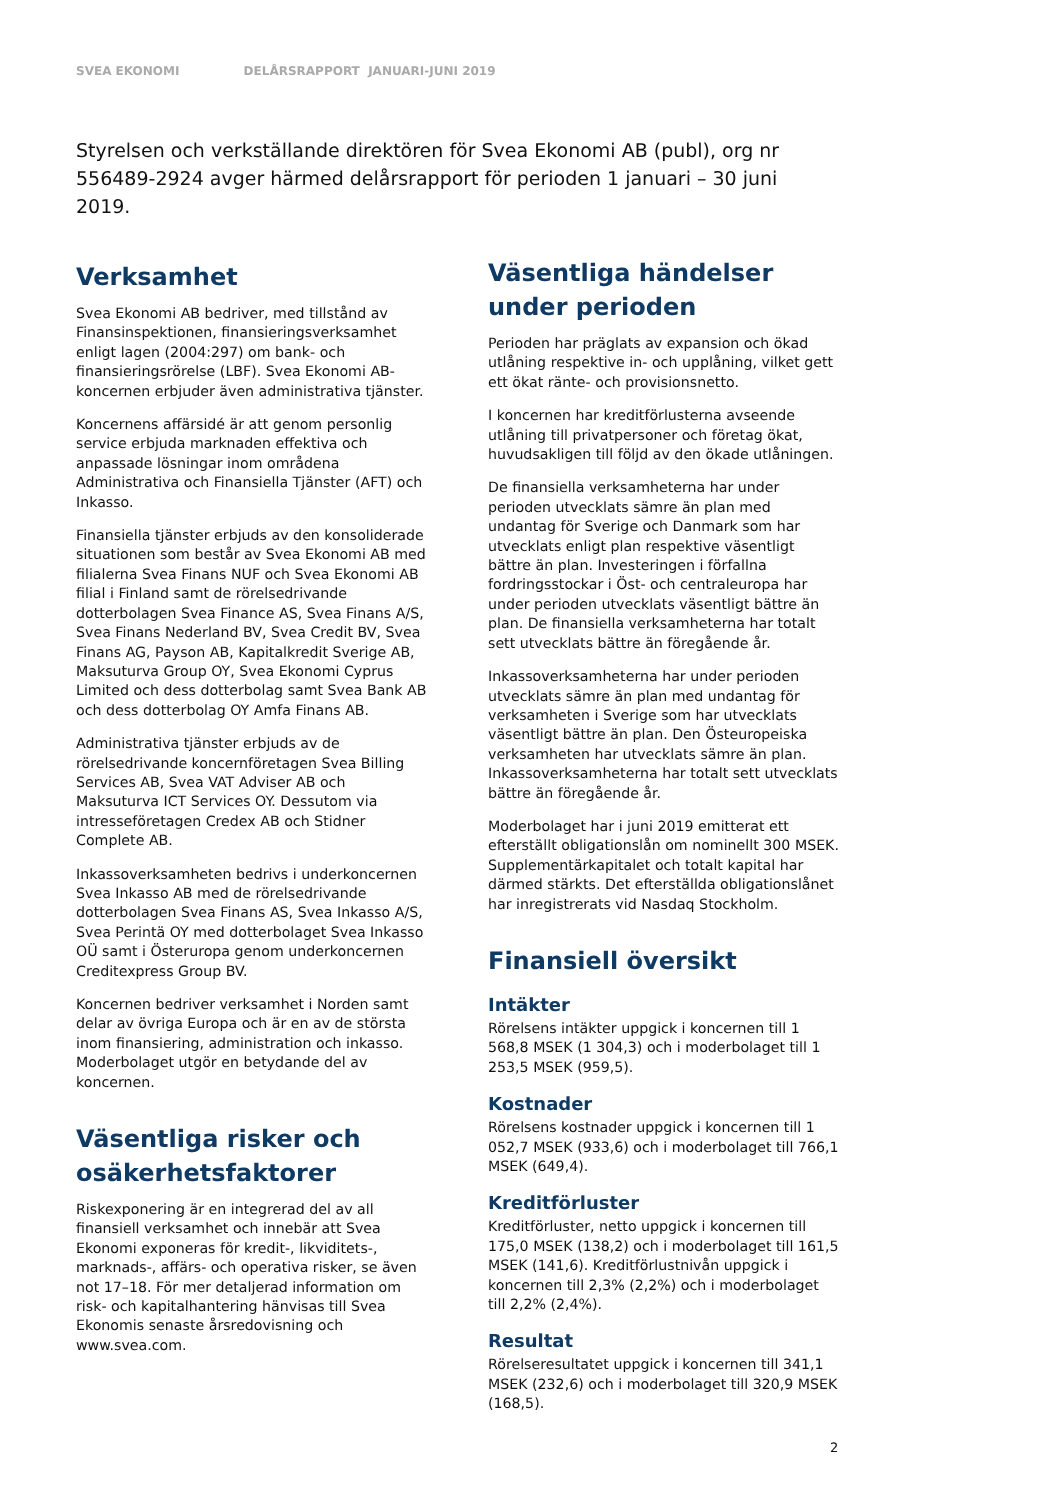SVEA EKONOMI DELÅRSRAPPORT JANUARI-JUNI 2019
Styrelsen och verkställande direktören för Svea Ekonomi AB (publ), org nr 556489-2924 avger härmed delårsrapport för perioden 1 januari – 30 juni 2019.
Verksamhet
Svea Ekonomi AB bedriver, med tillstånd av Finansinspektionen, finansieringsverksamhet enligt lagen (2004:297) om bank- och finansieringsrörelse (LBF). Svea Ekonomi AB-koncernen erbjuder även administrativa tjänster.
Koncernens affärsidé är att genom personlig service erbjuda marknaden effektiva och anpassade lösningar inom områdena Administrativa och Finansiella Tjänster (AFT) och Inkasso.
Finansiella tjänster erbjuds av den konsoliderade situationen som består av Svea Ekonomi AB med filialerna Svea Finans NUF och Svea Ekonomi AB filial i Finland samt de rörelsedrivande dotterbolagen Svea Finance AS, Svea Finans A/S, Svea Finans Nederland BV, Svea Credit BV, Svea Finans AG, Payson AB, Kapitalkredit Sverige AB, Maksuturva Group OY, Svea Ekonomi Cyprus Limited och dess dotterbolag samt Svea Bank AB och dess dotterbolag OY Amfa Finans AB.
Administrativa tjänster erbjuds av de rörelsedrivande koncernföretagen Svea Billing Services AB, Svea VAT Adviser AB och Maksuturva ICT Services OY. Dessutom via intresseföretagen Credex AB och Stidner Complete AB.
Inkassoverksamheten bedrivs i underkoncernen Svea Inkasso AB med de rörelsedrivande dotterbolagen Svea Finans AS, Svea Inkasso A/S, Svea Perintä OY med dotterbolaget Svea Inkasso OÜ samt i Österuropa genom underkoncernen Creditexpress Group BV.
Koncernen bedriver verksamhet i Norden samt delar av övriga Europa och är en av de största inom finansiering, administration och inkasso. Moderbolaget utgör en betydande del av koncernen.
Väsentliga risker och osäkerhetsfaktorer
Riskexponering är en integrerad del av all finansiell verksamhet och innebär att Svea Ekonomi exponeras för kredit-, likviditets-, marknads-, affärs- och operativa risker, se även not 17–18. För mer detaljerad information om risk- och kapitalhantering hänvisas till Svea Ekonomis senaste årsredovisning och www.svea.com.
Väsentliga händelser under perioden
Perioden har präglats av expansion och ökad utlåning respektive in- och upplåning, vilket gett ett ökat ränte- och provisionsnetto.
I koncernen har kreditförlusterna avseende utlåning till privatpersoner och företag ökat, huvudsakligen till följd av den ökade utlåningen.
De finansiella verksamheterna har under perioden utvecklats sämre än plan med undantag för Sverige och Danmark som har utvecklats enligt plan respektive väsentligt bättre än plan. Investeringen i förfallna fordringsstockar i Öst- och centraleuropa har under perioden utvecklats väsentligt bättre än plan. De finansiella verksamheterna har totalt sett utvecklats bättre än föregående år.
Inkassoverksamheterna har under perioden utvecklats sämre än plan med undantag för verksamheten i Sverige som har utvecklats väsentligt bättre än plan. Den Östeuropeiska verksamheten har utvecklats sämre än plan. Inkassoverksamheterna har totalt sett utvecklats bättre än föregående år.
Moderbolaget har i juni 2019 emitterat ett efterställt obligationslån om nominellt 300 MSEK. Supplementärkapitalet och totalt kapital har därmed stärkts. Det efterställda obligationslånet har inregistrerats vid Nasdaq Stockholm.
Finansiell översikt
Intäkter
Rörelsens intäkter uppgick i koncernen till 1 568,8 MSEK (1 304,3) och i moderbolaget till 1 253,5 MSEK (959,5).
Kostnader
Rörelsens kostnader uppgick i koncernen till 1 052,7 MSEK (933,6) och i moderbolaget till 766,1 MSEK (649,4).
Kreditförluster
Kreditförluster, netto uppgick i koncernen till 175,0 MSEK (138,2) och i moderbolaget till 161,5 MSEK (141,6). Kreditförlustnivån uppgick i koncernen till 2,3% (2,2%) och i moderbolaget till 2,2% (2,4%).
Resultat
Rörelseresultatet uppgick i koncernen till 341,1 MSEK (232,6) och i moderbolaget till 320,9 MSEK (168,5).
2